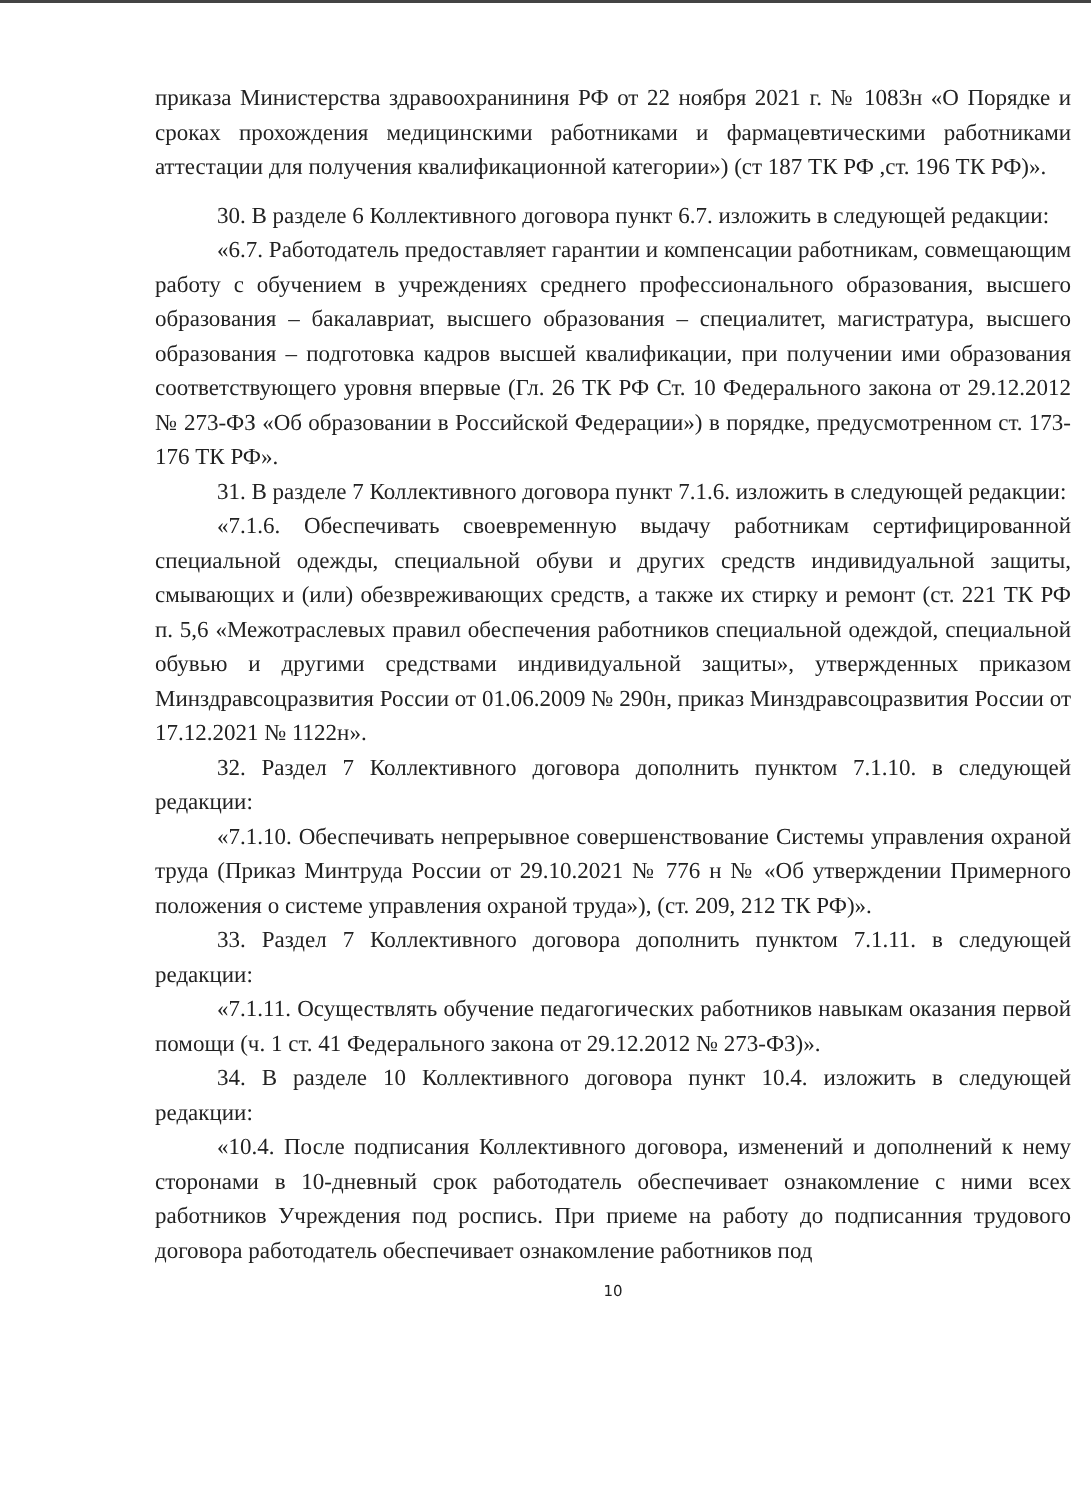приказа Министерства здравоохранининя РФ от 22 ноября 2021 г. № 1083н «О Порядке и сроках прохождения медицинскими работниками и фармацевтическими работниками аттестации для получения квалификационной категории») (ст 187 ТК РФ ,ст. 196 ТК РФ)».
30. В разделе 6 Коллективного договора пункт 6.7. изложить в следующей редакции:
«6.7. Работодатель предоставляет гарантии и компенсации работникам, совмещающим работу с обучением в учреждениях среднего профессионального образования, высшего образования – бакалавриат, высшего образования – специалитет, магистратура, высшего образования – подготовка кадров высшей квалификации, при получении ими образования соответствующего уровня впервые (Гл. 26 ТК РФ Ст. 10 Федерального закона от 29.12.2012 № 273-ФЗ «Об образовании в Российской Федерации») в порядке, предусмотренном ст. 173-176 ТК РФ».
31. В разделе 7 Коллективного договора пункт 7.1.6. изложить в следующей редакции:
«7.1.6. Обеспечивать своевременную выдачу работникам сертифицированной специальной одежды, специальной обуви и других средств индивидуальной защиты, смывающих и (или) обезвреживающих средств, а также их стирку и ремонт (ст. 221 ТК РФ п. 5,6 «Межотраслевых правил обеспечения работников специальной одеждой, специальной обувью и другими средствами индивидуальной защиты», утвержденных приказом Минздравсоцразвития России от 01.06.2009 № 290н, приказ Минздравсоцразвития России от 17.12.2021 № 1122н».
32. Раздел 7 Коллективного договора дополнить пунктом 7.1.10. в следующей редакции:
«7.1.10. Обеспечивать непрерывное совершенствование Системы управления охраной труда (Приказ Минтруда России от 29.10.2021 № 776 н № «Об утверждении Примерного положения о системе управления охраной труда»), (ст. 209, 212 ТК РФ)».
33. Раздел 7 Коллективного договора дополнить пунктом 7.1.11. в следующей редакции:
«7.1.11. Осуществлять обучение педагогических работников навыкам оказания первой помощи (ч. 1 ст. 41 Федерального закона от 29.12.2012 № 273-ФЗ)».
34. В разделе 10 Коллективного договора пункт 10.4. изложить в следующей редакции:
«10.4. После подписания Коллективного договора, изменений и дополнений к нему сторонами в 10-дневный срок работодатель обеспечивает ознакомление с ними всех работников Учреждения под роспись. При приеме на работу до подписанния трудового договора работодатель обеспечивает ознакомление работников под
10